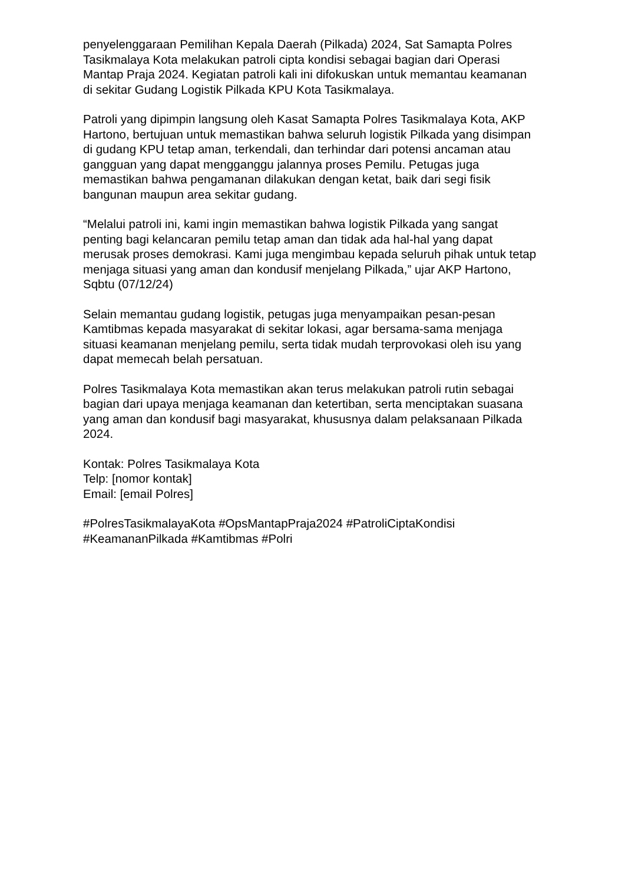penyelenggaraan Pemilihan Kepala Daerah (Pilkada) 2024, Sat Samapta Polres Tasikmalaya Kota melakukan patroli cipta kondisi sebagai bagian dari Operasi Mantap Praja 2024. Kegiatan patroli kali ini difokuskan untuk memantau keamanan di sekitar Gudang Logistik Pilkada KPU Kota Tasikmalaya.
Patroli yang dipimpin langsung oleh Kasat Samapta Polres Tasikmalaya Kota, AKP Hartono, bertujuan untuk memastikan bahwa seluruh logistik Pilkada yang disimpan di gudang KPU tetap aman, terkendali, dan terhindar dari potensi ancaman atau gangguan yang dapat mengganggu jalannya proses Pemilu. Petugas juga memastikan bahwa pengamanan dilakukan dengan ketat, baik dari segi fisik bangunan maupun area sekitar gudang.
“Melalui patroli ini, kami ingin memastikan bahwa logistik Pilkada yang sangat penting bagi kelancaran pemilu tetap aman dan tidak ada hal-hal yang dapat merusak proses demokrasi. Kami juga mengimbau kepada seluruh pihak untuk tetap menjaga situasi yang aman dan kondusif menjelang Pilkada,” ujar AKP Hartono, Sqbtu (07/12/24)
Selain memantau gudang logistik, petugas juga menyampaikan pesan-pesan Kamtibmas kepada masyarakat di sekitar lokasi, agar bersama-sama menjaga situasi keamanan menjelang pemilu, serta tidak mudah terprovokasi oleh isu yang dapat memecah belah persatuan.
Polres Tasikmalaya Kota memastikan akan terus melakukan patroli rutin sebagai bagian dari upaya menjaga keamanan dan ketertiban, serta menciptakan suasana yang aman dan kondusif bagi masyarakat, khususnya dalam pelaksanaan Pilkada 2024.
Kontak: Polres Tasikmalaya Kota
Telp: [nomor kontak]
Email: [email Polres]
#PolresTasikmalayaKota #OpsMantapPraja2024 #PatroliCiptaKondisi #KeamananPilkada #Kamtibmas #Polri